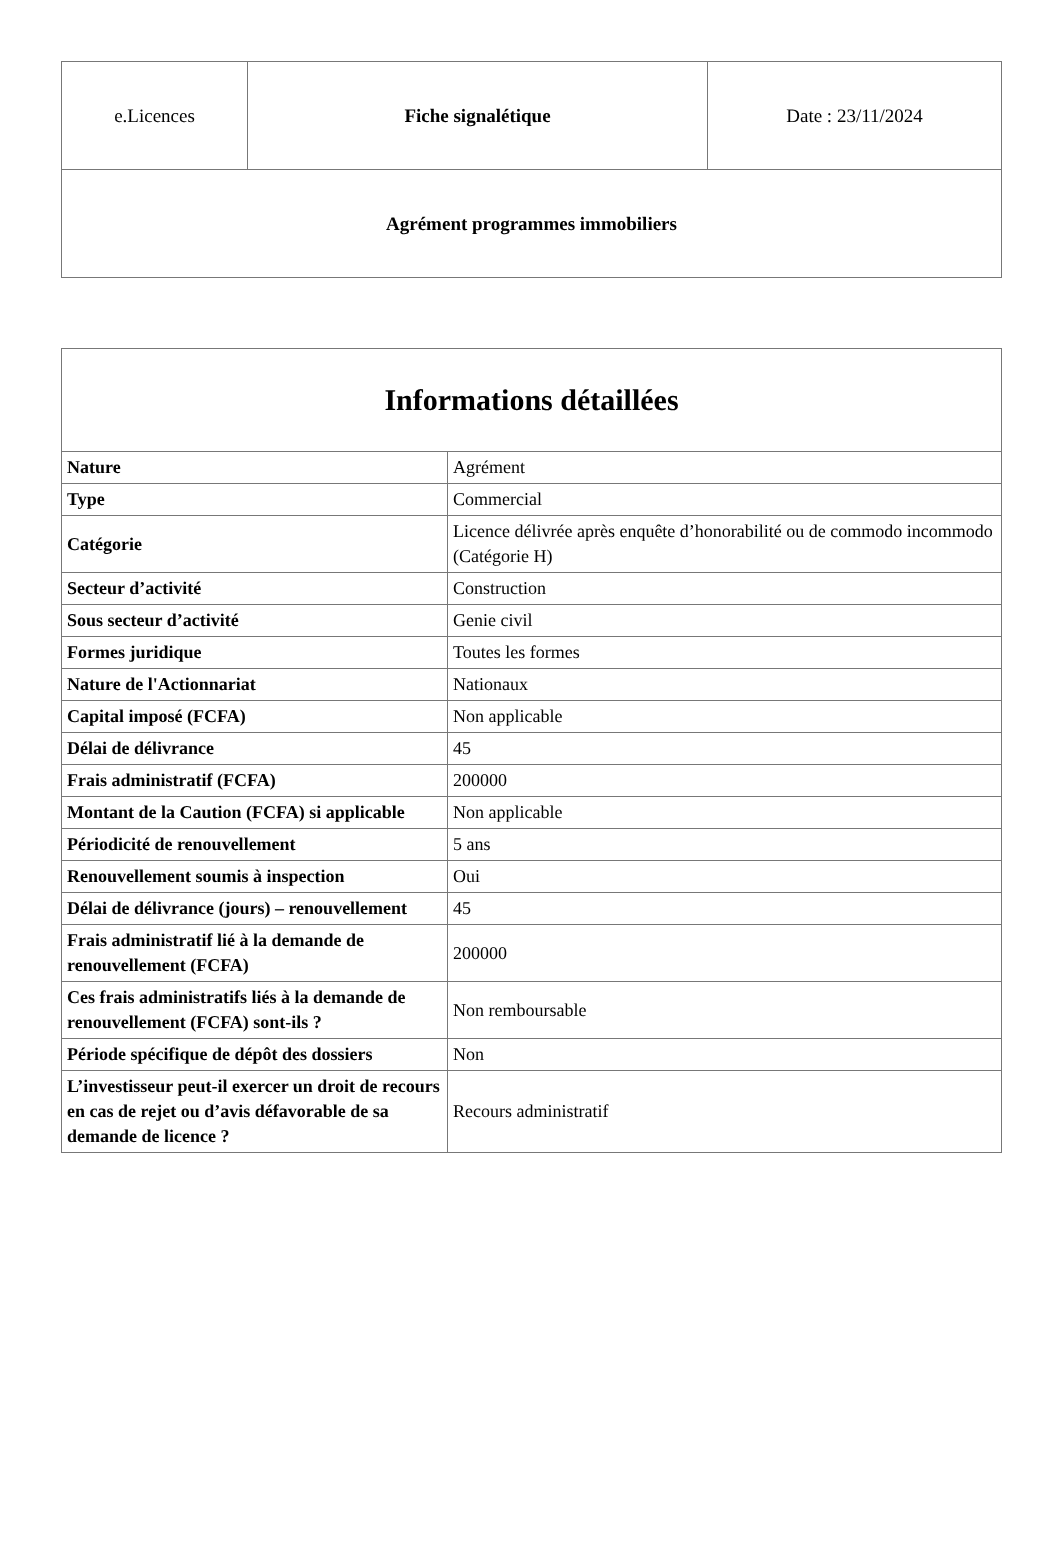| e.Licences | Fiche signalétique | Date : 23/11/2024 |
| Agrément programmes immobiliers | | |
| Informations détaillées | |
| --- | --- |
| Nature | Agrément |
| Type | Commercial |
| Catégorie | Licence délivrée après enquête d’honorabilité ou de commodo incommodo (Catégorie H) |
| Secteur d’activité | Construction |
| Sous secteur d’activité | Genie civil |
| Formes juridique | Toutes les formes |
| Nature de l'Actionnariat | Nationaux |
| Capital imposé (FCFA) | Non applicable |
| Délai de délivrance | 45 |
| Frais administratif (FCFA) | 200000 |
| Montant de la Caution (FCFA) si applicable | Non applicable |
| Périodicité de renouvellement | 5 ans |
| Renouvellement soumis à inspection | Oui |
| Délai de délivrance (jours) – renouvellement | 45 |
| Frais administratif lié à la demande de renouvellement (FCFA) | 200000 |
| Ces frais administratifs liés à la demande de renouvellement (FCFA) sont-ils ? | Non remboursable |
| Période spécifique de dépôt des dossiers | Non |
| L’investisseur peut-il exercer un droit de recours en cas de rejet ou d’avis défavorable de sa demande de licence ? | Recours administratif |